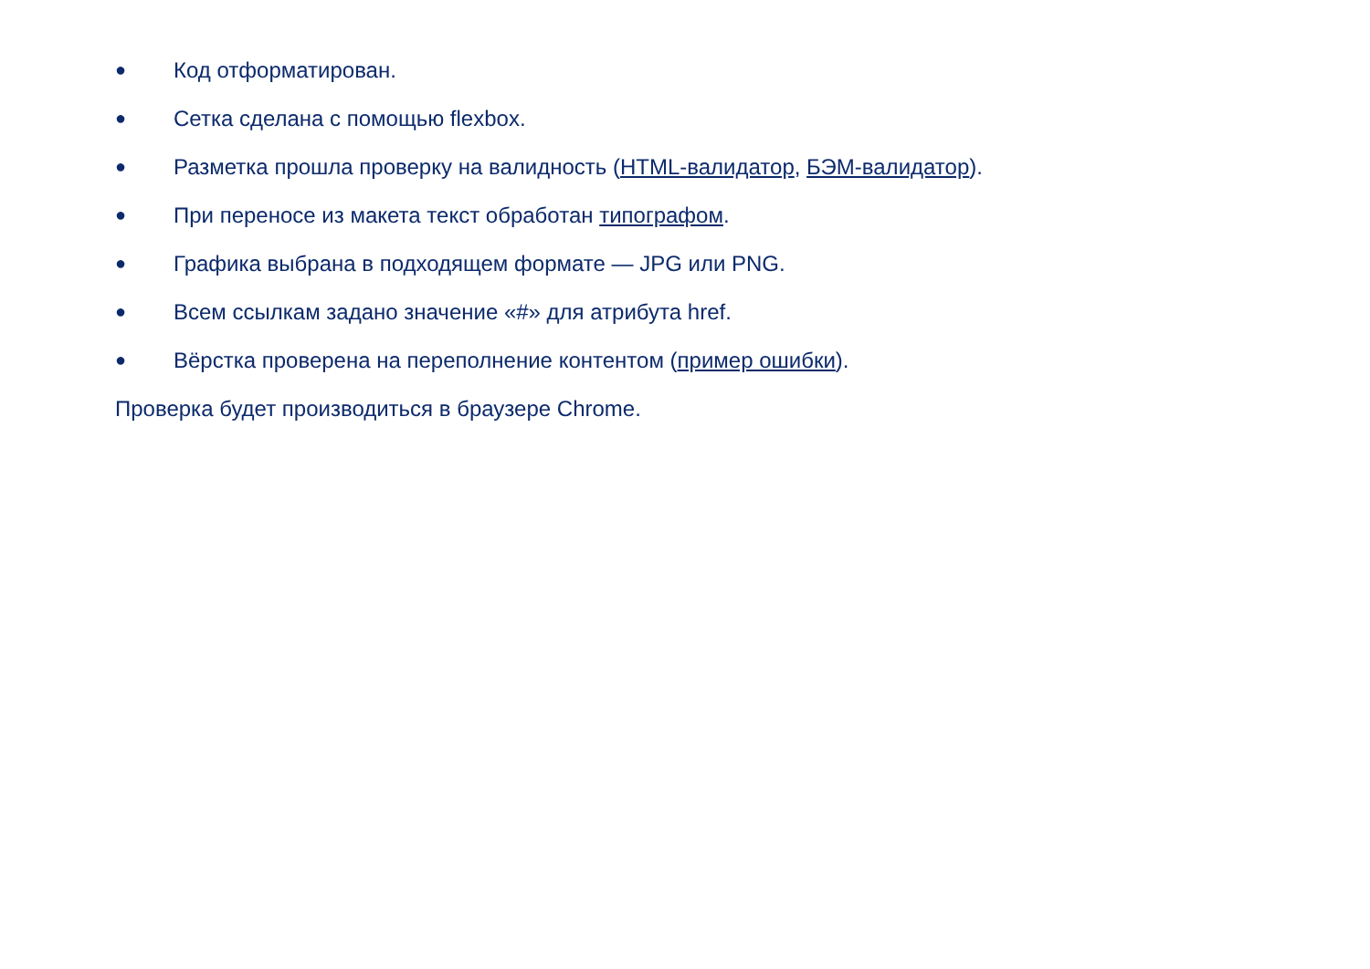● Код отформатирован.
● Сетка сделана с помощью flexbox.
● Разметка прошла проверку на валидность (HTML-валидатор, БЭМ-валидатор).
● При переносе из макета текст обработан типографом.
● Графика выбрана в подходящем формате — JPG или PNG.
● Всем ссылкам задано значение «#» для атрибута href.
● Вёрстка проверена на переполнение контентом (пример ошибки).
Проверка будет производиться в браузере Chrome.